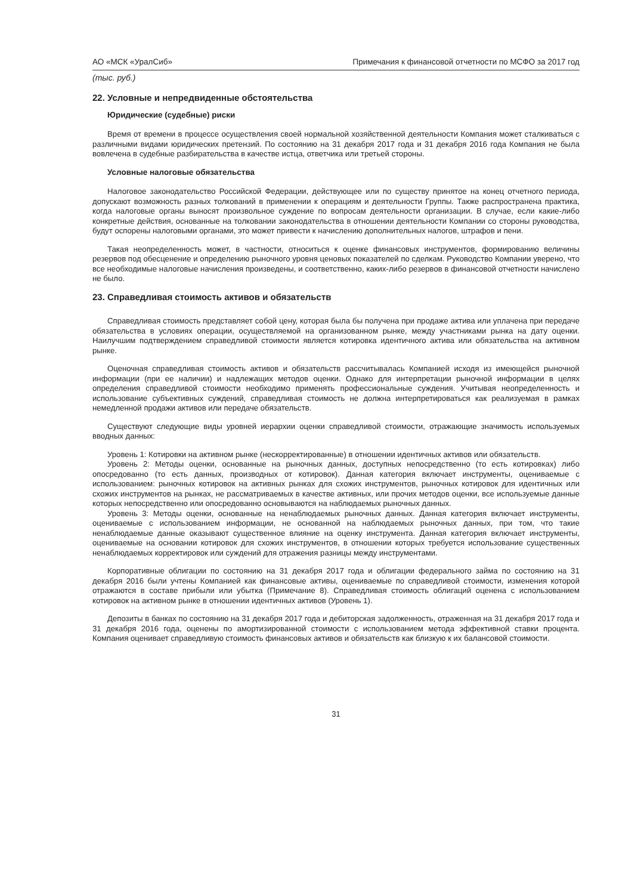АО «МСК «УралСиб» Примечания к финансовой отчетности по МСФО за 2017 год
(тыс. руб.)
22. Условные и непредвиденные обстоятельства
Юридические (судебные) риски
Время от времени в процессе осуществления своей нормальной хозяйственной деятельности Компания может сталкиваться с различными видами юридических претензий. По состоянию на 31 декабря 2017 года и 31 декабря 2016 года Компания не была вовлечена в судебные разбирательства в качестве истца, ответчика или третьей стороны.
Условные налоговые обязательства
Налоговое законодательство Российской Федерации, действующее или по существу принятое на конец отчетного периода, допускают возможность разных толкований в применении к операциям и деятельности Группы. Также распространена практика, когда налоговые органы выносят произвольное суждение по вопросам деятельности организации. В случае, если какие-либо конкретные действия, основанные на толковании законодательства в отношении деятельности Компании со стороны руководства, будут оспорены налоговыми органами, это может привести к начислению дополнительных налогов, штрафов и пени.
Такая неопределенность может, в частности, относиться к оценке финансовых инструментов, формированию величины резервов под обесценение и определению рыночного уровня ценовых показателей по сделкам. Руководство Компании уверено, что все необходимые налоговые начисления произведены, и соответственно, каких-либо резервов в финансовой отчетности начислено не было.
23. Справедливая стоимость активов и обязательств
Справедливая стоимость представляет собой цену, которая была бы получена при продаже актива или уплачена при передаче обязательства в условиях операции, осуществляемой на организованном рынке, между участниками рынка на дату оценки. Наилучшим подтверждением справедливой стоимости является котировка идентичного актива или обязательства на активном рынке.
Оценочная справедливая стоимость активов и обязательств рассчитывалась Компанией исходя из имеющейся рыночной информации (при ее наличии) и надлежащих методов оценки. Однако для интерпретации рыночной информации в целях определения справедливой стоимости необходимо применять профессиональные суждения. Учитывая неопределенность и использование субъективных суждений, справедливая стоимость не должна интерпретироваться как реализуемая в рамках немедленной продажи активов или передаче обязательств.
Существуют следующие виды уровней иерархии оценки справедливой стоимости, отражающие значимость используемых вводных данных:
Уровень 1: Котировки на активном рынке (нескорректированные) в отношении идентичных активов или обязательств.
Уровень 2: Методы оценки, основанные на рыночных данных, доступных непосредственно (то есть котировках) либо опосредованно (то есть данных, производных от котировок). Данная категория включает инструменты, оцениваемые с использованием: рыночных котировок на активных рынках для схожих инструментов, рыночных котировок для идентичных или схожих инструментов на рынках, не рассматриваемых в качестве активных, или прочих методов оценки, все используемые данные которых непосредственно или опосредованно основываются на наблюдаемых рыночных данных.
Уровень 3: Методы оценки, основанные на ненаблюдаемых рыночных данных. Данная категория включает инструменты, оцениваемые с использованием информации, не основанной на наблюдаемых рыночных данных, при том, что такие ненаблюдаемые данные оказывают существенное влияние на оценку инструмента. Данная категория включает инструменты, оцениваемые на основании котировок для схожих инструментов, в отношении которых требуется использование существенных ненаблюдаемых корректировок или суждений для отражения разницы между инструментами.
Корпоративные облигации по состоянию на 31 декабря 2017 года и облигации федерального займа по состоянию на 31 декабря 2016 были учтены Компанией как финансовые активы, оцениваемые по справедливой стоимости, изменения которой отражаются в составе прибыли или убытка (Примечание 8). Справедливая стоимость облигаций оценена с использованием котировок на активном рынке в отношении идентичных активов (Уровень 1).
Депозиты в банках по состоянию на 31 декабря 2017 года и дебиторская задолженность, отраженная на 31 декабря 2017 года и 31 декабря 2016 года, оценены по амортизированной стоимости с использованием метода эффективной ставки процента. Компания оценивает справедливую стоимость финансовых активов и обязательств как близкую к их балансовой стоимости.
31